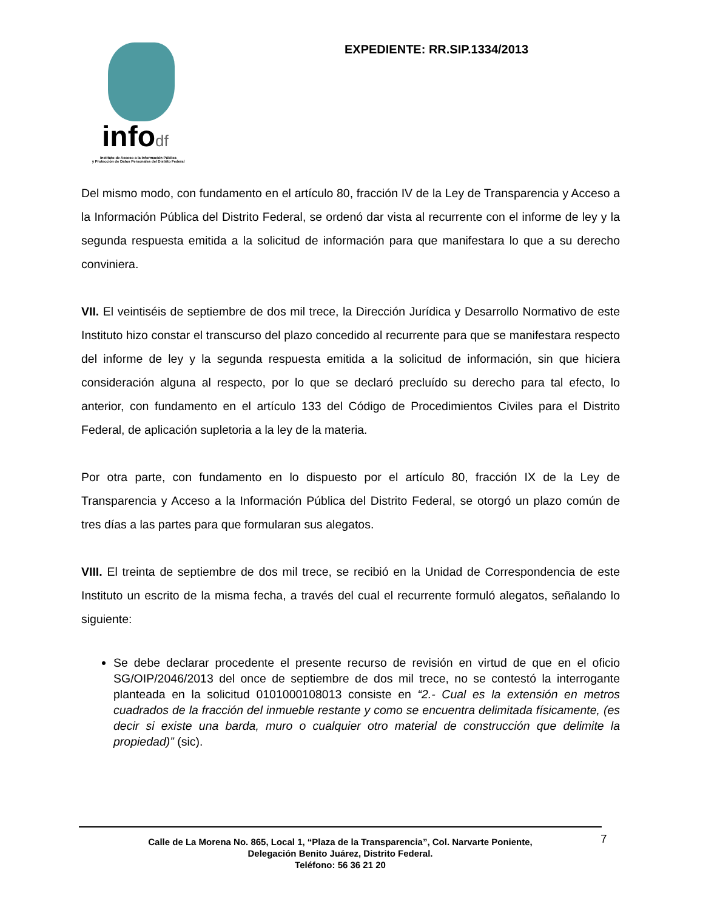infodf
Instituto de Acceso a la Información Pública
y Protección de Datos Personales del Distrito Federal
EXPEDIENTE: RR.SIP.1334/2013
Del mismo modo, con fundamento en el artículo 80, fracción IV de la Ley de Transparencia y Acceso a la Información Pública del Distrito Federal, se ordenó dar vista al recurrente con el informe de ley y la segunda respuesta emitida a la solicitud de información para que manifestara lo que a su derecho conviniera.
VII. El veintiséis de septiembre de dos mil trece, la Dirección Jurídica y Desarrollo Normativo de este Instituto hizo constar el transcurso del plazo concedido al recurrente para que se manifestara respecto del informe de ley y la segunda respuesta emitida a la solicitud de información, sin que hiciera consideración alguna al respecto, por lo que se declaró precluído su derecho para tal efecto, lo anterior, con fundamento en el artículo 133 del Código de Procedimientos Civiles para el Distrito Federal, de aplicación supletoria a la ley de la materia.
Por otra parte, con fundamento en lo dispuesto por el artículo 80, fracción IX de la Ley de Transparencia y Acceso a la Información Pública del Distrito Federal, se otorgó un plazo común de tres días a las partes para que formularan sus alegatos.
VIII. El treinta de septiembre de dos mil trece, se recibió en la Unidad de Correspondencia de este Instituto un escrito de la misma fecha, a través del cual el recurrente formuló alegatos, señalando lo siguiente:
Se debe declarar procedente el presente recurso de revisión en virtud de que en el oficio SG/OIP/2046/2013 del once de septiembre de dos mil trece, no se contestó la interrogante planteada en la solicitud 0101000108013 consiste en “2.- Cual es la extensión en metros cuadrados de la fracción del inmueble restante y como se encuentra delimitada físicamente, (es decir si existe una barda, muro o cualquier otro material de construcción que delimite la propiedad)” (sic).
Calle de La Morena No. 865, Local 1, “Plaza de la Transparencia”, Col. Narvarte Poniente,
Delegación Benito Juárez, Distrito Federal.
Teléfono: 56 36 21 20
7